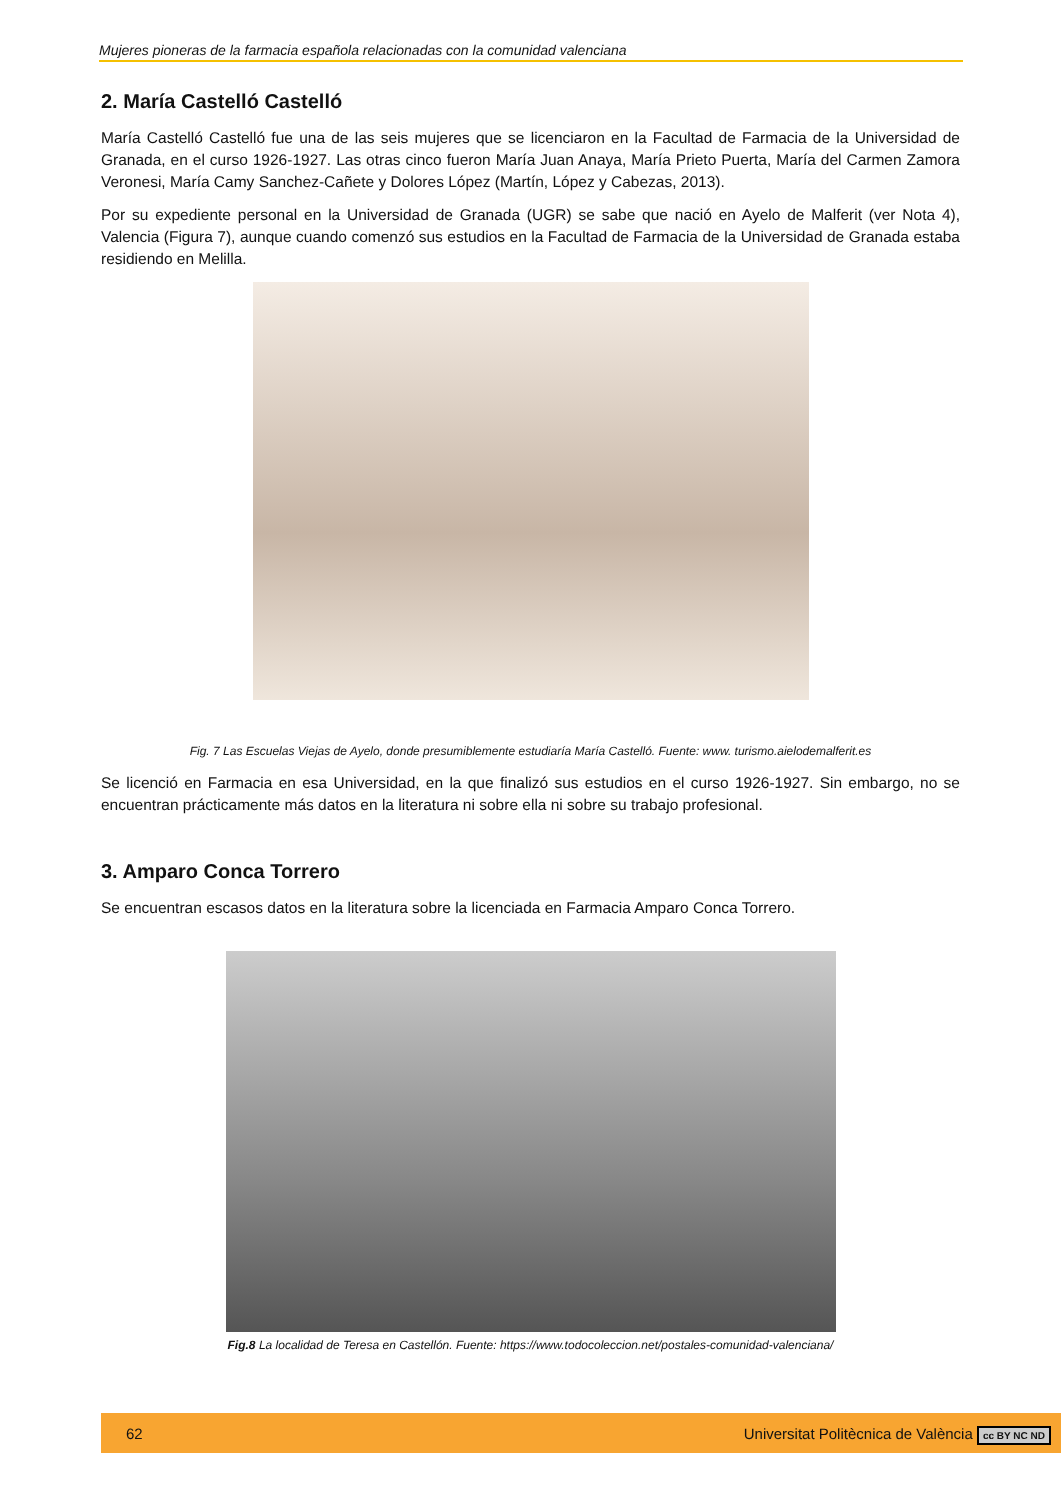Mujeres pioneras de la farmacia española relacionadas con la comunidad valenciana
2. María Castelló Castelló
María Castelló Castelló fue una de las seis mujeres que se licenciaron en la Facultad de Farmacia de la Universidad de Granada, en el curso 1926-1927. Las otras cinco fueron María Juan Anaya, María Prieto Puerta, María del Carmen Zamora Veronesi, María Camy Sanchez-Cañete y Dolores López (Martín, López y Cabezas, 2013).
Por su expediente personal en la Universidad de Granada (UGR) se sabe que nació en Ayelo de Malferit (ver Nota 4), Valencia (Figura 7), aunque cuando comenzó sus estudios en la Facultad de Farmacia de la Universidad de Granada estaba residiendo en Melilla.
Fig. 7 Las Escuelas Viejas de Ayelo, donde presumiblemente estudiaría María Castelló. Fuente: www. turismo.aielodemalferit.es
Se licenció en Farmacia en esa Universidad, en la que finalizó sus estudios en el curso 1926-1927. Sin embargo, no se encuentran prácticamente más datos en la literatura ni sobre ella ni sobre su trabajo profesional.
3. Amparo Conca Torrero
Se encuentran escasos datos en la literatura sobre la licenciada en Farmacia Amparo Conca Torrero.
Fig.8 La localidad de Teresa en Castellón. Fuente: https://www.todocoleccion.net/postales-comunidad-valenciana/
62 Universitat Politècnica de València cc BY NC ND